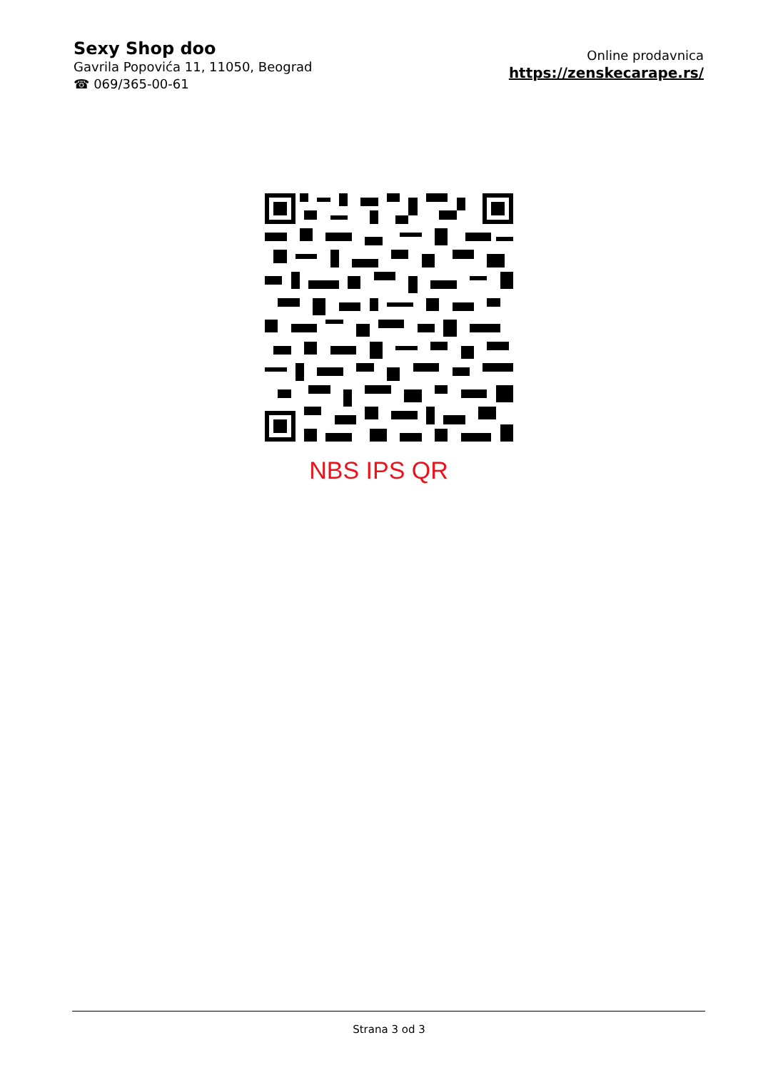Sexy Shop doo
Gavrila Popovića 11, 11050, Beograd
☎ 069/365-00-61
Online prodavnica
https://zenskecarape.rs/
NBS IPS QR
Strana 3 od 3